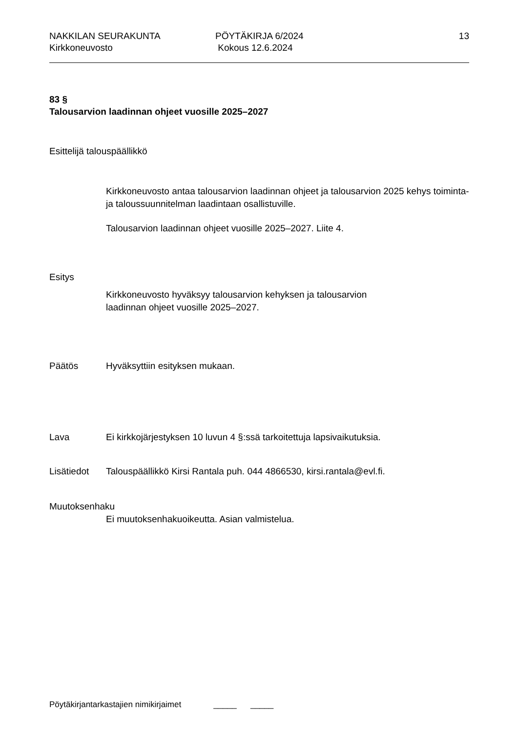NAKKILAN SEURAKUNTA
Kirkkoneuvosto
PÖYTÄKIRJA 6/2024
Kokous 12.6.2024
13
83 §
Talousarvion laadinnan ohjeet vuosille 2025–2027
Esittelijä talouspäällikkö
Kirkkoneuvosto antaa talousarvion laadinnan ohjeet ja talousarvion 2025 kehys toiminta- ja taloussuunnitelman laadintaan osallistuville.
Talousarvion laadinnan ohjeet vuosille 2025–2027. Liite 4.
Esitys
Kirkkoneuvosto hyväksyy talousarvion kehyksen ja talousarvion
laadinnan ohjeet vuosille 2025–2027.
Päätös Hyväksyttiin esityksen mukaan.
Lava Ei kirkkojärjestyksen 10 luvun 4 §:ssä tarkoitettuja lapsivaikutuksia.
Lisätiedot Talouspäällikkö Kirsi Rantala puh. 044 4866530, kirsi.rantala@evl.fi.
Muutoksenhaku
Ei muutoksenhakuoikeutta. Asian valmistelua.
Pöytäkirjantarkastajien nimikirjaimet _____ _____